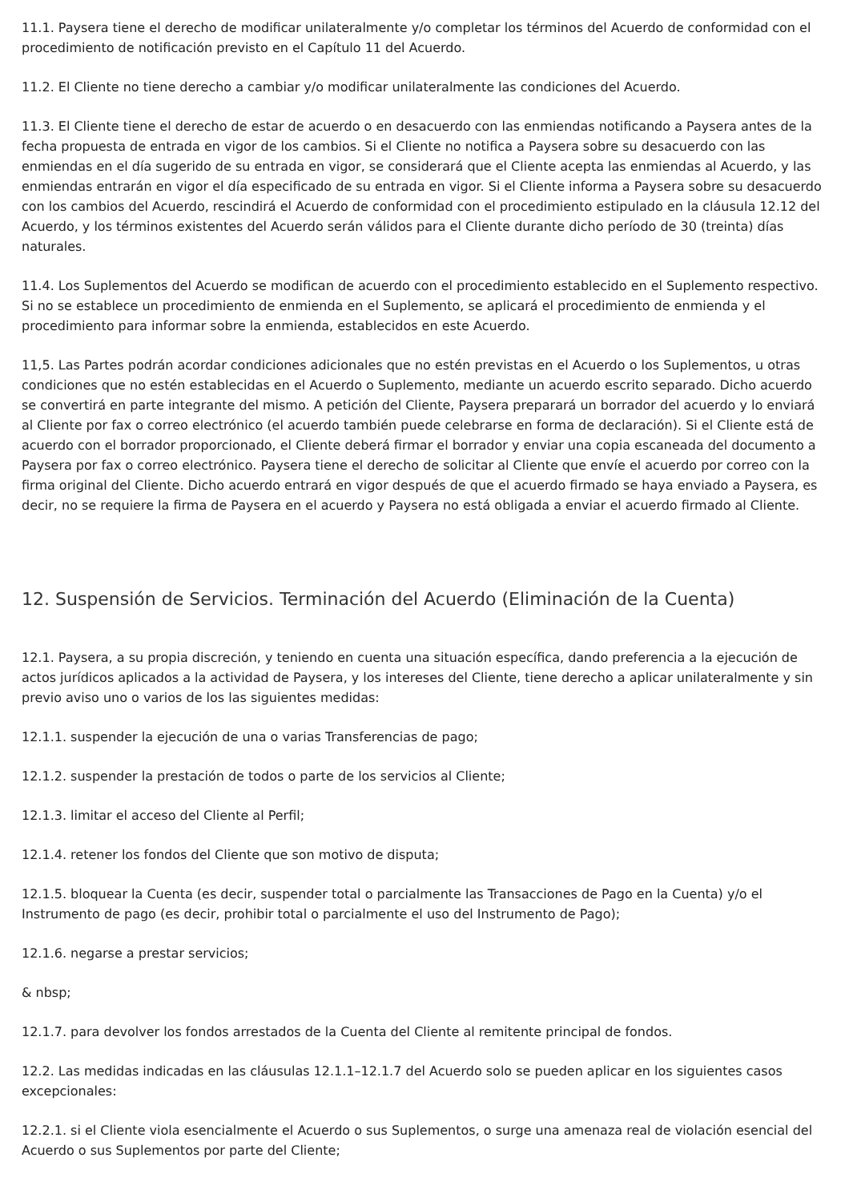11.1. Paysera tiene el derecho de modificar unilateralmente y/o completar los términos del Acuerdo de conformidad con el procedimiento de notificación previsto en el Capítulo 11 del Acuerdo.
11.2. El Cliente no tiene derecho a cambiar y/o modificar unilateralmente las condiciones del Acuerdo.
11.3. El Cliente tiene el derecho de estar de acuerdo o en desacuerdo con las enmiendas notificando a Paysera antes de la fecha propuesta de entrada en vigor de los cambios. Si el Cliente no notifica a Paysera sobre su desacuerdo con las enmiendas en el día sugerido de su entrada en vigor, se considerará que el Cliente acepta las enmiendas al Acuerdo, y las enmiendas entrarán en vigor el día especificado de su entrada en vigor. Si el Cliente informa a Paysera sobre su desacuerdo con los cambios del Acuerdo, rescindirá el Acuerdo de conformidad con el procedimiento estipulado en la cláusula 12.12 del Acuerdo, y los términos existentes del Acuerdo serán válidos para el Cliente durante dicho período de 30 (treinta) días naturales.
11.4. Los Suplementos del Acuerdo se modifican de acuerdo con el procedimiento establecido en el Suplemento respectivo. Si no se establece un procedimiento de enmienda en el Suplemento, se aplicará el procedimiento de enmienda y el procedimiento para informar sobre la enmienda, establecidos en este Acuerdo.
11,5. Las Partes podrán acordar condiciones adicionales que no estén previstas en el Acuerdo o los Suplementos, u otras condiciones que no estén establecidas en el Acuerdo o Suplemento, mediante un acuerdo escrito separado. Dicho acuerdo se convertirá en parte integrante del mismo. A petición del Cliente, Paysera preparará un borrador del acuerdo y lo enviará al Cliente por fax o correo electrónico (el acuerdo también puede celebrarse en forma de declaración). Si el Cliente está de acuerdo con el borrador proporcionado, el Cliente deberá firmar el borrador y enviar una copia escaneada del documento a Paysera por fax o correo electrónico. Paysera tiene el derecho de solicitar al Cliente que envíe el acuerdo por correo con la firma original del Cliente. Dicho acuerdo entrará en vigor después de que el acuerdo firmado se haya enviado a Paysera, es decir, no se requiere la firma de Paysera en el acuerdo y Paysera no está obligada a enviar el acuerdo firmado al Cliente.
12. Suspensión de Servicios. Terminación del Acuerdo (Eliminación de la Cuenta)
12.1. Paysera, a su propia discreción, y teniendo en cuenta una situación específica, dando preferencia a la ejecución de actos jurídicos aplicados a la actividad de Paysera, y los intereses del Cliente, tiene derecho a aplicar unilateralmente y sin previo aviso uno o varios de los las siguientes medidas:
12.1.1. suspender la ejecución de una o varias Transferencias de pago;
12.1.2. suspender la prestación de todos o parte de los servicios al Cliente;
12.1.3. limitar el acceso del Cliente al Perfil;
12.1.4. retener los fondos del Cliente que son motivo de disputa;
12.1.5. bloquear la Cuenta (es decir, suspender total o parcialmente las Transacciones de Pago en la Cuenta) y/o el Instrumento de pago (es decir, prohibir total o parcialmente el uso del Instrumento de Pago);
12.1.6. negarse a prestar servicios;
& nbsp;
12.1.7. para devolver los fondos arrestados de la Cuenta del Cliente al remitente principal de fondos.
12.2. Las medidas indicadas en las cláusulas 12.1.1–12.1.7 del Acuerdo solo se pueden aplicar en los siguientes casos excepcionales:
12.2.1. si el Cliente viola esencialmente el Acuerdo o sus Suplementos, o surge una amenaza real de violación esencial del Acuerdo o sus Suplementos por parte del Cliente;